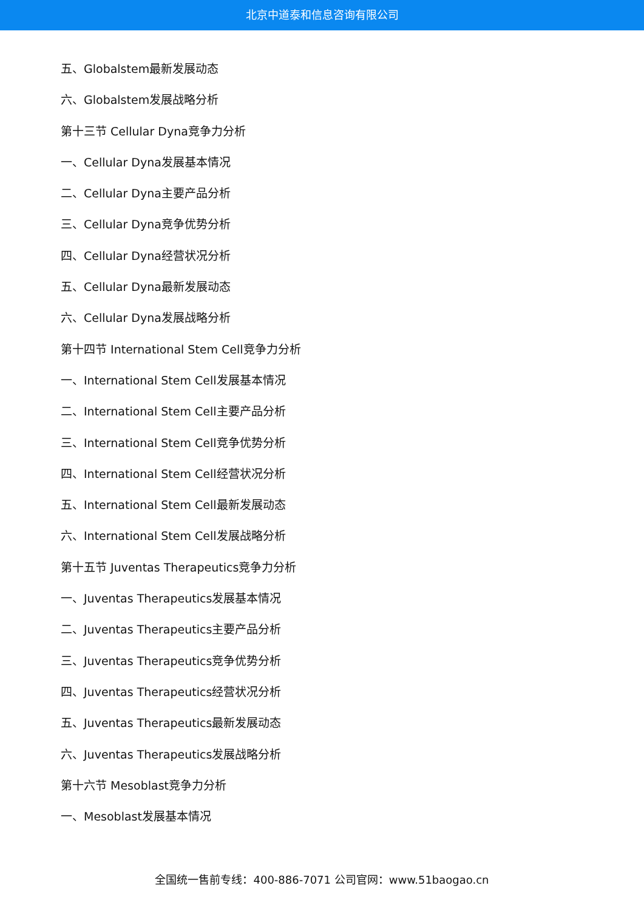北京中道泰和信息咨询有限公司
五、Globalstem最新发展动态
六、Globalstem发展战略分析
第十三节 Cellular Dyna竞争力分析
一、Cellular Dyna发展基本情况
二、Cellular Dyna主要产品分析
三、Cellular Dyna竞争优势分析
四、Cellular Dyna经营状况分析
五、Cellular Dyna最新发展动态
六、Cellular Dyna发展战略分析
第十四节 International Stem Cell竞争力分析
一、International Stem Cell发展基本情况
二、International Stem Cell主要产品分析
三、International Stem Cell竞争优势分析
四、International Stem Cell经营状况分析
五、International Stem Cell最新发展动态
六、International Stem Cell发展战略分析
第十五节 Juventas Therapeutics竞争力分析
一、Juventas Therapeutics发展基本情况
二、Juventas Therapeutics主要产品分析
三、Juventas Therapeutics竞争优势分析
四、Juventas Therapeutics经营状况分析
五、Juventas Therapeutics最新发展动态
六、Juventas Therapeutics发展战略分析
第十六节 Mesoblast竞争力分析
一、Mesoblast发展基本情况
全国统一售前专线：400-886-7071 公司官网：www.51baogao.cn